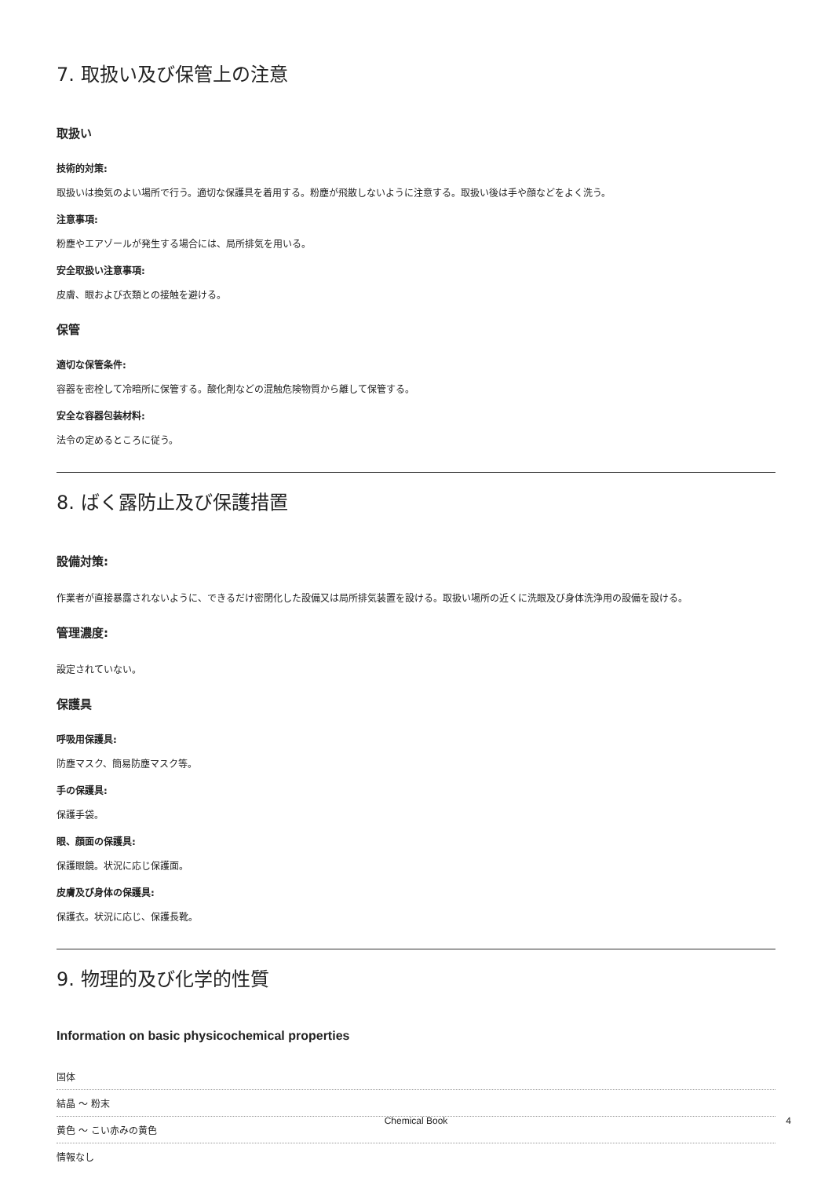7. 取扱い及び保管上の注意
取扱い
技術的対策:
取扱いは換気のよい場所で行う。適切な保護具を着用する。粉塵が飛散しないように注意する。取扱い後は手や顔などをよく洗う。
注意事項:
粉塵やエアゾールが発生する場合には、局所排気を用いる。
安全取扱い注意事項:
皮膚、眼および衣類との接触を避ける。
保管
適切な保管条件:
容器を密栓して冷暗所に保管する。酸化剤などの混触危険物質から離して保管する。
安全な容器包装材料:
法令の定めるところに従う。
8. ばく露防止及び保護措置
設備対策:
作業者が直接暴露されないように、できるだけ密閉化した設備又は局所排気装置を設ける。取扱い場所の近くに洗眼及び身体洗浄用の設備を設ける。
管理濃度:
設定されていない。
保護具
呼吸用保護具:
防塵マスク、簡易防塵マスク等。
手の保護具:
保護手袋。
眼、顔面の保護具:
保護眼鏡。状況に応じ保護面。
皮膚及び身体の保護具:
保護衣。状況に応じ、保護長靴。
9. 物理的及び化学的性質
Information on basic physicochemical properties
固体
結晶 ～ 粉末
黄色 ～ こい赤みの黄色
情報なし
Chemical Book 4